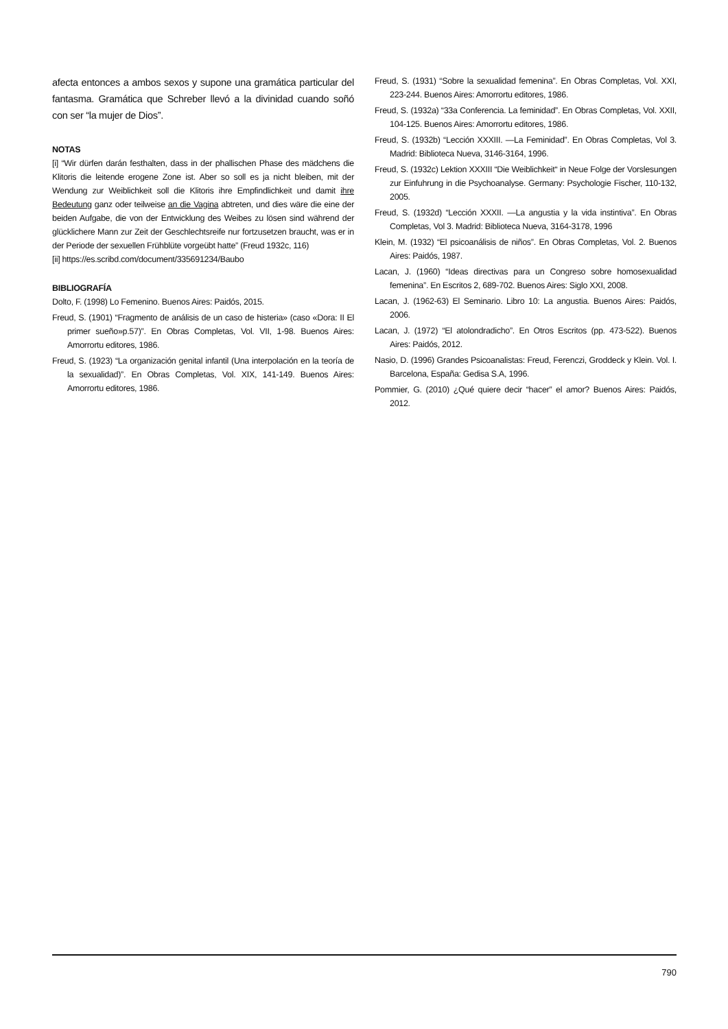afecta entonces a ambos sexos y supone una gramática particular del fantasma. Gramática que Schreber llevó a la divinidad cuando soñó con ser “la mujer de Dios”.
NOTAS
[i] “Wir dürfen darán festhalten, dass in der phallischen Phase des mädchens die Klitoris die leitende erogene Zone ist. Aber so soll es ja nicht bleiben, mit der Wendung zur Weiblichkeit soll die Klitoris ihre Empfindlichkeit und damit ihre Bedeutung ganz oder teilweise an die Vagina abtreten, und dies wäre die eine der beiden Aufgabe, die von der Entwicklung des Weibes zu lösen sind während der glücklichere Mann zur Zeit der Geschlechtsreife nur fortzusetzen braucht, was er in der Periode der sexuellen Frühblüte vorgeübt hatte” (Freud 1932c, 116)
[ii] https://es.scribd.com/document/335691234/Baubo
BIBLIOGRAFÍA
Dolto, F. (1998) Lo Femenino. Buenos Aires: Paidós, 2015.
Freud, S. (1901) “Fragmento de análisis de un caso de histeria» (caso «Dora: II El primer sueño»p.57)”. En Obras Completas, Vol. VII, 1-98. Buenos Aires: Amorrortu editores, 1986.
Freud, S. (1923) “La organización genital infantil (Una interpolación en la teoría de la sexualidad)”. En Obras Completas, Vol. XIX, 141-149. Buenos Aires: Amorrortu editores, 1986.
Freud, S. (1931) “Sobre la sexualidad femenina”. En Obras Completas, Vol. XXI, 223-244. Buenos Aires: Amorrortu editores, 1986.
Freud, S. (1932a) “33a Conferencia. La feminidad”. En Obras Completas, Vol. XXII, 104-125. Buenos Aires: Amorrortu editores, 1986.
Freud, S. (1932b) “Lección XXXIII. —La Feminidad”. En Obras Completas, Vol 3. Madrid: Biblioteca Nueva, 3146-3164, 1996.
Freud, S. (1932c) Lektion XXXIII “Die Weiblichkeit“ in Neue Folge der Vorslesungen zur Einfuhrung in die Psychoanalyse. Germany: Psychologie Fischer, 110-132, 2005.
Freud, S. (1932d) “Lección XXXII. —La angustia y la vida instintiva”. En Obras Completas, Vol 3. Madrid: Biblioteca Nueva, 3164-3178, 1996
Klein, M. (1932) “El psicoanálisis de niños”. En Obras Completas, Vol. 2. Buenos Aires: Paidós, 1987.
Lacan, J. (1960) “Ideas directivas para un Congreso sobre homosexualidad femenina”. En Escritos 2, 689-702. Buenos Aires: Siglo XXI, 2008.
Lacan, J. (1962-63) El Seminario. Libro 10: La angustia. Buenos Aires: Paidós, 2006.
Lacan, J. (1972) “El atolondradicho”. En Otros Escritos (pp. 473-522). Buenos Aires: Paidós, 2012.
Nasio, D. (1996) Grandes Psicoanalistas: Freud, Ferenczi, Groddeck y Klein. Vol. I. Barcelona, España: Gedisa S.A, 1996.
Pommier, G. (2010) ¿Qué quiere decir “hacer” el amor? Buenos Aires: Paidós, 2012.
790